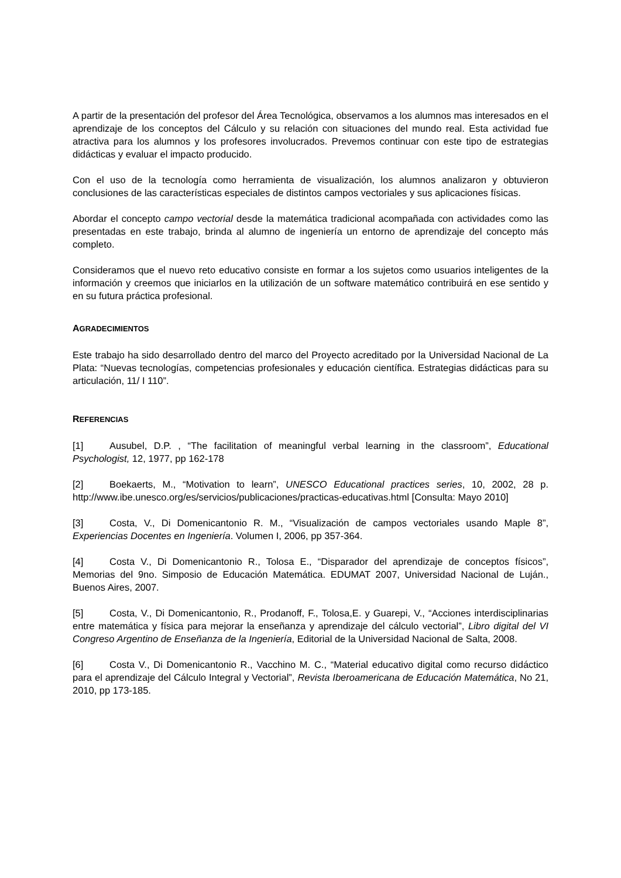A partir de la presentación del profesor del Área Tecnológica, observamos a los alumnos mas interesados en el aprendizaje de los conceptos del Cálculo y su relación con situaciones del mundo real. Esta actividad fue atractiva para los alumnos y los profesores involucrados. Prevemos continuar con este tipo de estrategias didácticas y evaluar el impacto producido.
Con el uso de la tecnología como herramienta de visualización, los alumnos analizaron y obtuvieron conclusiones de las características especiales de distintos campos vectoriales y sus aplicaciones físicas.
Abordar el concepto campo vectorial desde la matemática tradicional acompañada con actividades como las presentadas en este trabajo, brinda al alumno de ingeniería un entorno de aprendizaje del concepto más completo.
Consideramos que el nuevo reto educativo consiste en formar a los sujetos como usuarios inteligentes de la información y creemos que iniciarlos en la utilización de un software matemático contribuirá en ese sentido y en su futura práctica profesional.
AGRADECIMIENTOS
Este trabajo ha sido desarrollado dentro del marco del Proyecto acreditado por la Universidad Nacional de La Plata: “Nuevas tecnologías, competencias profesionales y educación científica. Estrategias didácticas para su articulación, 11/ I 110”.
REFERENCIAS
[1] Ausubel, D.P. , “The facilitation of meaningful verbal learning in the classroom”, Educational Psychologist, 12, 1977, pp 162-178
[2] Boekaerts, M., “Motivation to learn”, UNESCO Educational practices series, 10, 2002, 28 p. http://www.ibe.unesco.org/es/servicios/publicaciones/practicas-educativas.html [Consulta: Mayo 2010]
[3] Costa, V., Di Domenicantonio R. M., “Visualización de campos vectoriales usando Maple 8”, Experiencias Docentes en Ingeniería. Volumen I, 2006, pp 357-364.
[4] Costa V., Di Domenicantonio R., Tolosa E., “Disparador del aprendizaje de conceptos físicos”, Memorias del 9no. Simposio de Educación Matemática. EDUMAT 2007, Universidad Nacional de Luján., Buenos Aires, 2007.
[5] Costa, V., Di Domenicantonio, R., Prodanoff, F., Tolosa,E. y Guarepi, V., “Acciones interdisciplinarias entre matemática y física para mejorar la enseñanza y aprendizaje del cálculo vectorial”, Libro digital del VI Congreso Argentino de Enseñanza de la Ingeniería, Editorial de la Universidad Nacional de Salta, 2008.
[6] Costa V., Di Domenicantonio R., Vacchino M. C., “Material educativo digital como recurso didáctico para el aprendizaje del Cálculo Integral y Vectorial”, Revista Iberoamericana de Educación Matemática, No 21, 2010, pp 173-185.